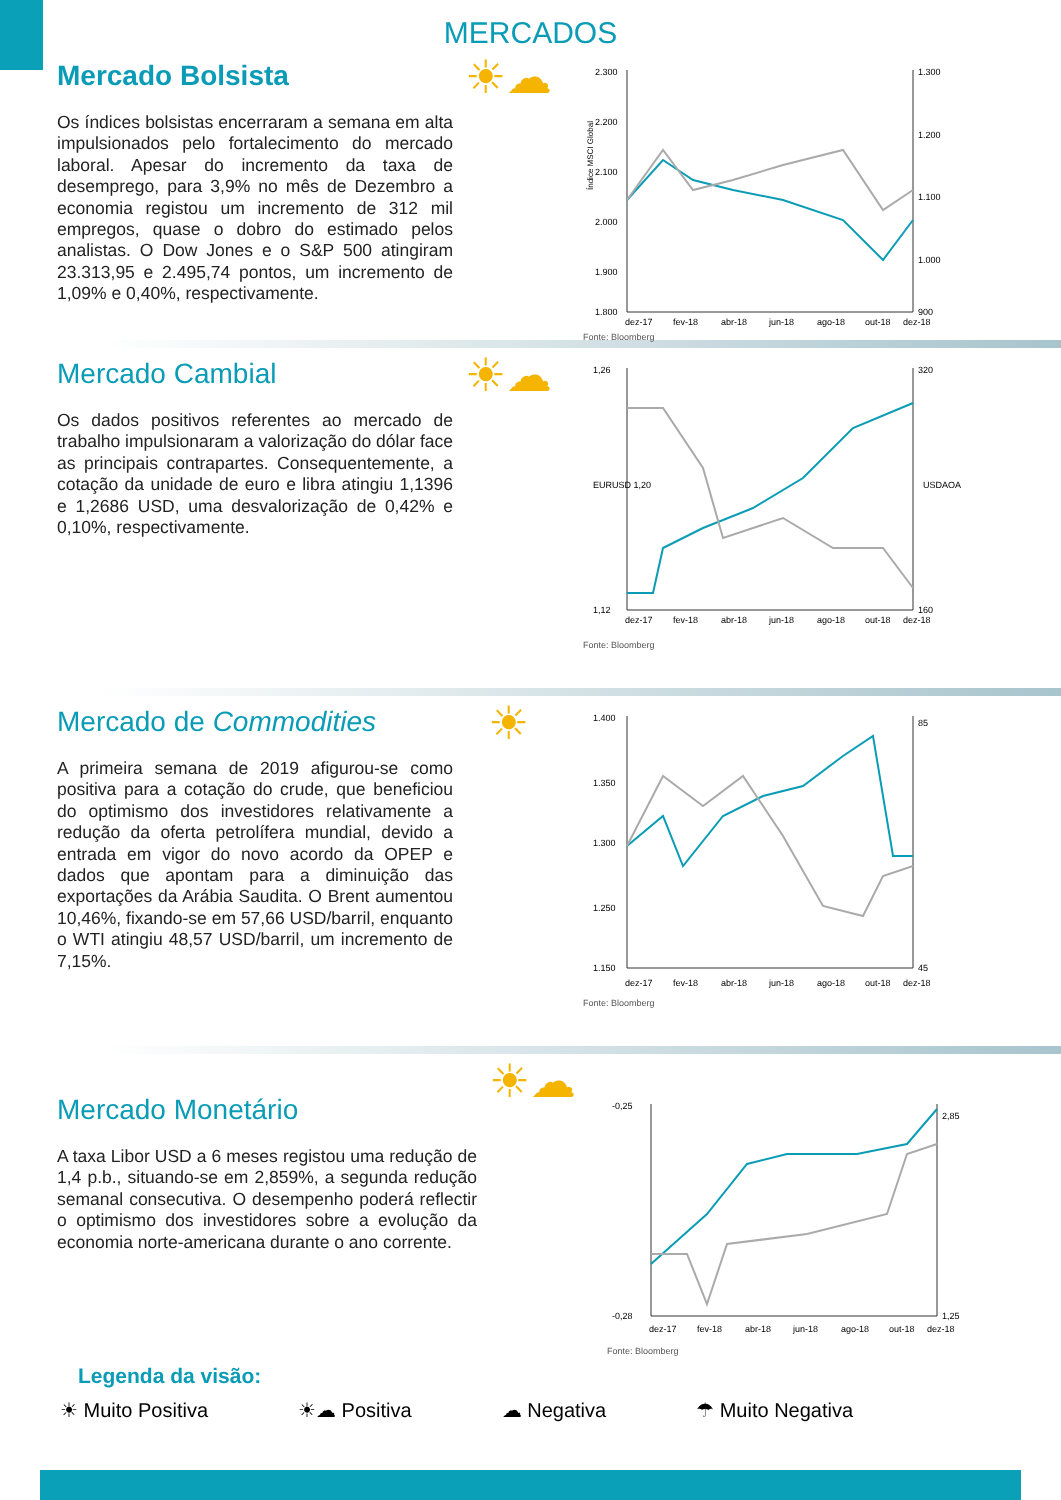MERCADOS
Mercado Bolsista
Os índices bolsistas encerraram a semana em alta impulsionados pelo fortalecimento do mercado laboral. Apesar do incremento da taxa de desemprego, para 3,9% no mês de Dezembro a economia registou um incremento de 312 mil empregos, quase o dobro do estimado pelos analistas. O Dow Jones e o S&P 500 atingiram 23.313,95 e 2.495,74 pontos, um incremento de 1,09% e 0,40%, respectivamente.
☀☁
Índice MSCI Global
2.300
2.200
2.100
2.000
1.900
1.800
1.300
1.200
1.100
1.000
900
dez-17
fev-18
abr-18
jun-18
ago-18
out-18
dez-18
Fonte: Bloomberg
Mercado Cambial
Os dados positivos referentes ao mercado de trabalho impulsionaram a valorização do dólar face as principais contrapartes. Consequentemente, a cotação da unidade de euro e libra atingiu 1,1396 e 1,2686 USD, uma desvalorização de 0,42% e 0,10%, respectivamente.
☀☁
1,26
EURUSD 1,20
1,12
320
160
USDAOA
dez-17
fev-18
abr-18
jun-18
ago-18
out-18
dez-18
Fonte: Bloomberg
Mercado de Commodities
A primeira semana de 2019 afigurou-se como positiva para a cotação do crude, que beneficiou do optimismo dos investidores relativamente a redução da oferta petrolífera mundial, devido a entrada em vigor do novo acordo da OPEP e dados que apontam para a diminuição das exportações da Arábia Saudita. O Brent aumentou 10,46%, fixando-se em 57,66 USD/barril, enquanto o WTI atingiu 48,57 USD/barril, um incremento de 7,15%.
☀
1.400
1.350
1.300
1.250
1.150
85
45
dez-17
fev-18
abr-18
jun-18
ago-18
out-18
dez-18
Fonte: Bloomberg
Mercado Monetário
A taxa Libor USD a 6 meses registou uma redução de 1,4 p.b., situando-se em 2,859%, a segunda redução semanal consecutiva. O desempenho poderá reflectir o optimismo dos investidores sobre a evolução da economia norte-americana durante o ano corrente.
☀☁
-0,25
-0,28
2,85
1,25
dez-17
fev-18
abr-18
jun-18
ago-18
out-18
dez-18
Fonte: Bloomberg
Legenda da visão:
☀ Muito Positiva ☀☁ Positiva ☁ Negativa ☂ Muito Negativa